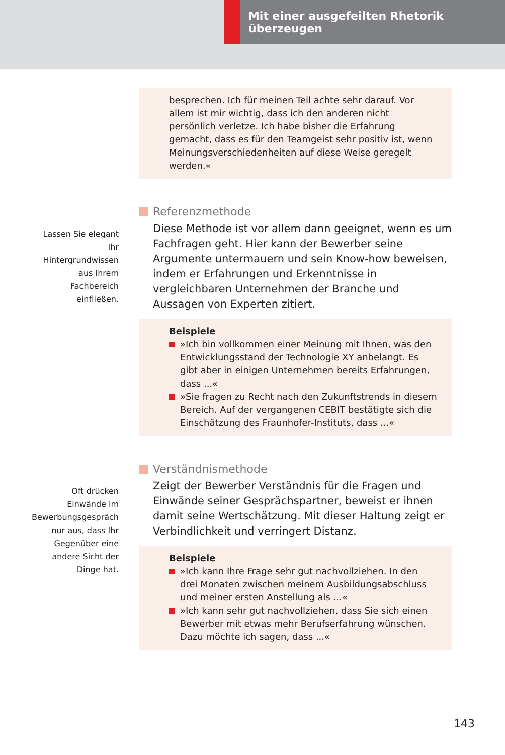Mit einer ausgefeilten Rhetorik überzeugen
besprechen. Ich für meinen Teil achte sehr darauf. Vor allem ist mir wichtig, dass ich den anderen nicht persönlich verletze. Ich habe bisher die Erfahrung gemacht, dass es für den Teamgeist sehr positiv ist, wenn Meinungsverschiedenheiten auf diese Weise geregelt werden.«
Lassen Sie elegant Ihr Hintergrundwissen aus Ihrem Fachbereich einfließen.
Referenzmethode
Diese Methode ist vor allem dann geeignet, wenn es um Fachfragen geht. Hier kann der Bewerber seine Argumente untermauern und sein Know-how beweisen, indem er Erfahrungen und Erkenntnisse in vergleichbaren Unternehmen der Branche und Aussagen von Experten zitiert.
Beispiele
»Ich bin vollkommen einer Meinung mit Ihnen, was den Entwicklungsstand der Technologie XY anbelangt. Es gibt aber in einigen Unternehmen bereits Erfahrungen, dass ...«
»Sie fragen zu Recht nach den Zukunftstrends in diesem Bereich. Auf der vergangenen CEBIT bestätigte sich die Einschätzung des Fraunhofer-Instituts, dass ...«
Oft drücken Einwände im Bewerbungsgespräch nur aus, dass Ihr Gegenüber eine andere Sicht der Dinge hat.
Verständnismethode
Zeigt der Bewerber Verständnis für die Fragen und Einwände seiner Gesprächspartner, beweist er ihnen damit seine Wertschätzung. Mit dieser Haltung zeigt er Verbindlichkeit und verringert Distanz.
Beispiele
»Ich kann Ihre Frage sehr gut nachvollziehen. In den drei Monaten zwischen meinem Ausbildungsabschluss und meiner ersten Anstellung als ...«
»Ich kann sehr gut nachvollziehen, dass Sie sich einen Bewerber mit etwas mehr Berufserfahrung wünschen. Dazu möchte ich sagen, dass ...«
143